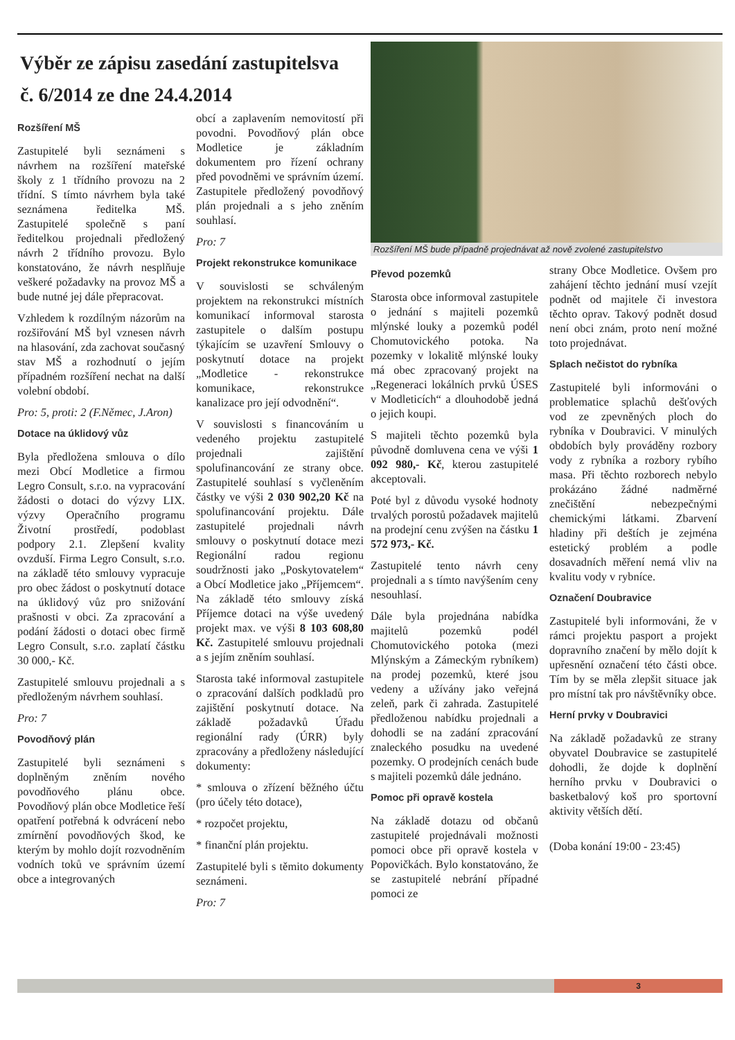Výběr ze zápisu zasedání zastupitelsva
č. 6/2014 ze dne 24.4.2014
Rozšíření MŠ
Zastupitelé byli seznámeni s návrhem na rozšíření mateřské školy z 1 třídního provozu na 2 třídní. S tímto návrhem byla také seznámena ředitelka MŠ. Zastupitelé společně s paní ředitelkou projednali předložený návrh 2 třídního provozu. Bylo konstatováno, že návrh nesplňuje veškeré požadavky na provoz MŠ a bude nutné jej dále přepracovat.
Vzhledem k rozdílným názorům na rozšiřování MŠ byl vznesen návrh na hlasování, zda zachovat současný stav MŠ a rozhodnutí o jejím případném rozšíření nechat na další volební období.
Pro: 5, proti: 2 (F.Němec, J.Aron)
Dotace na úklidový vůz
Byla předložena smlouva o dílo mezi Obcí Modletice a firmou Legro Consult, s.r.o. na vypracování žádosti o dotaci do výzvy LIX. výzvy Operačního programu Životní prostředí, podoblast podpory 2.1. Zlepšení kvality ovzduší. Firma Legro Consult, s.r.o. na základě této smlouvy vypracuje pro obec žádost o poskytnutí dotace na úklidový vůz pro snižování prašnosti v obci. Za zpracování a podání žádosti o dotaci obec firmě Legro Consult, s.r.o. zaplatí částku 30 000,- Kč.
Zastupitelé smlouvu projednali a s předloženým návrhem souhlasí.
Pro: 7
Povodňový plán
Zastupitelé byli seznámeni s doplněným zněním nového povodňového plánu obce. Povodňový plán obce Modletice řeší opatření potřebná k odvrácení nebo zmírnění povodňových škod, ke kterým by mohlo dojít rozvodněním vodních toků ve správním území obce a integrovaných
obcí a zaplavením nemovitostí při povodni. Povodňový plán obce Modletice je základním dokumentem pro řízení ochrany před povodněmi ve správním území. Zastupitele předložený povodňový plán projednali a s jeho zněním souhlasí.
Pro: 7
Projekt rekonstrukce komunikace
V souvislosti se schváleným projektem na rekonstrukci místních komunikací informoval starosta zastupitele o dalším postupu týkajícím se uzavření Smlouvy o poskytnutí dotace na projekt „Modletice - rekonstrukce komunikace, rekonstrukce kanalizace pro její odvodnění“.
V souvislosti s financováním u vedeného projektu zastupitelé projednali zajištění spolufinancování ze strany obce. Zastupitelé souhlasí s vyčleněním částky ve výši 2 030 902,20 Kč na spolufinancování projektu. Dále zastupitelé projednali návrh smlouvy o poskytnutí dotace mezi Regionální radou regionu soudržnosti jako „Poskytovatelem“ a Obcí Modletice jako „Příjemcem“. Na základě této smlouvy získá Příjemce dotaci na výše uvedený projekt max. ve výši 8 103 608,80 Kč. Zastupitelé smlouvu projednali a s jejím zněním souhlasí.
Starosta také informoval zastupitele o zpracování dalších podkladů pro zajištění poskytnutí dotace. Na základě požadavků Úřadu regionální rady (ÚRR) byly zpracovány a předloženy následující dokumenty:
* smlouva o zřízení běžného účtu (pro účely této dotace),
* rozpočet projektu,
* finanční plán projektu.
Zastupitelé byli s těmito dokumenty seznámeni.
Pro: 7
Rozšíření MŠ bude případně projednávat až nově zvolené zastupitelstvo
Převod pozemků
Starosta obce informoval zastupitele o jednání s majiteli pozemků mlýnské louky a pozemků podél Chomutovického potoka. Na pozemky v lokalitě mlýnské louky má obec zpracovaný projekt na „Regeneraci lokálních prvků ÚSES v Modleticích“ a dlouhodobě jedná o jejich koupi.
S majiteli těchto pozemků byla původně domluvena cena ve výši 1 092 980,- Kč, kterou zastupitelé akceptovali.
Poté byl z důvodu vysoké hodnoty trvalých porostů požadavek majitelů na prodejní cenu zvýšen na částku 1 572 973,- Kč.
Zastupitelé tento návrh ceny projednali a s tímto navýšením ceny nesouhlasí.
Dále byla projednána nabídka majitelů pozemků podél Chomutovického potoka (mezi Mlýnským a Zámeckým rybníkem) na prodej pozemků, které jsou vedeny a užívány jako veřejná zeleň, park či zahrada. Zastupitelé předloženou nabídku projednali a dohodli se na zadání zpracování znaleckého posudku na uvedené pozemky. O prodejních cenách bude s majiteli pozemků dále jednáno.
Pomoc při opravě kostela
Na základě dotazu od občanů zastupitelé projednávali možnosti pomoci obce při opravě kostela v Popovičkách. Bylo konstatováno, že se zastupitelé nebrání případné pomoci ze
strany Obce Modletice. Ovšem pro zahájení těchto jednání musí vzejít podnět od majitele či investora těchto oprav. Takový podnět dosud není obci znám, proto není možné toto projednávat.
Splach nečistot do rybníka
Zastupitelé byli informováni o problematice splachů dešťových vod ze zpevněných ploch do rybníka v Doubravici. V minulých obdobích byly prováděny rozbory vody z rybníka a rozbory rybího masa. Při těchto rozborech nebylo prokázáno žádné nadměrné znečištění nebezpečnými chemickými látkami. Zbarvení hladiny při deštích je zejména estetický problém a podle dosavadních měření nemá vliv na kvalitu vody v rybníce.
Označení Doubravice
Zastupitelé byli informováni, že v rámci projektu pasport a projekt dopravního značení by mělo dojít k upřesnění označení této části obce. Tím by se měla zlepšit situace jak pro místní tak pro návštěvníky obce.
Herní prvky v Doubravici
Na základě požadavků ze strany obyvatel Doubravice se zastupitelé dohodli, že dojde k doplnění herního prvku v Doubravici o basketbalový koš pro sportovní aktivity větších dětí.
(Doba konání 19:00 - 23:45)
3